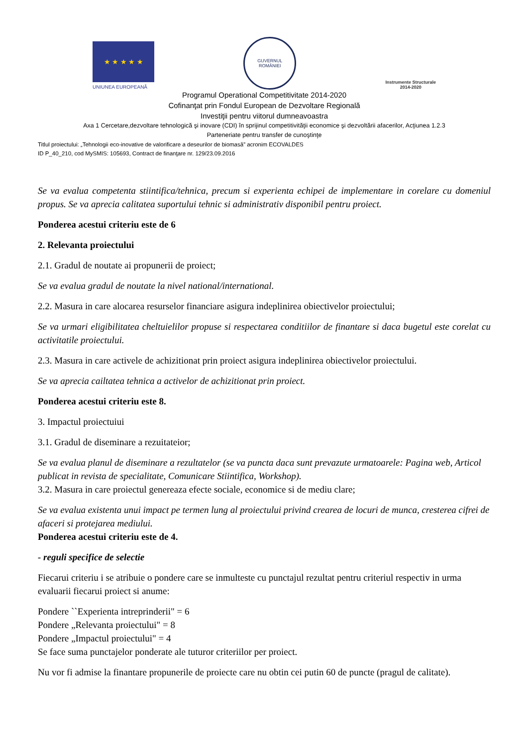★ ★ ★ ★ ★
UNIUNEA EUROPEANĂ
GUVERNUL
ROMÂNIEI
Instrumente Structurale
2014-2020
Programul Operational Competitivitate 2014-2020
Cofinanţat prin Fondul European de Dezvoltare Regională
Investiţii pentru viitorul dumneavoastra
Axa 1 Cercetare,dezvoltare tehnologică şi inovare (CDI) în sprijinul competitivităţii economice şi dezvoltării afacerilor, Acţiunea 1.2.3
Parteneriate pentru transfer de cunoştinţe
Titlul proiectului: „Tehnologii eco-inovative de valorificare a deseurilor de biomasă” acronim ECOVALDES
ID P_40_210, cod MySMIS: 105693, Contract de finanţare nr. 129/23.09.2016
Se va evalua competenta stiintifica/tehnica, precum si experienta echipei de implementare in corelare cu domeniul propus. Se va aprecia calitatea suportului tehnic si administrativ disponibil pentru proiect.
Ponderea acestui criteriu este de 6
2. Relevanta proiectului
2.1. Gradul de noutate ai propunerii de proiect;
Se va evalua gradul de noutate la nivel national/international.
2.2. Masura in care alocarea resurselor financiare asigura indeplinirea obiectivelor proiectului;
Se va urmari eligibilitatea cheltuielilor propuse si respectarea conditiilor de finantare si daca bugetul este corelat cu activitatile proiectului.
2.3. Masura in care activele de achizitionat prin proiect asigura indeplinirea obiectivelor proiectului.
Se va aprecia cailtatea tehnica a activelor de achizitionat prin proiect.
Ponderea acestui criteriu este 8.
3. Impactul proiectuiui
3.1. Gradul de diseminare a rezuitateior;
Se va evalua planul de diseminare a rezultatelor (se va puncta daca sunt prevazute urmatoarele: Pagina web, Articol publicat in revista de specialitate, Comunicare Stiintifica, Workshop).
3.2. Masura in care proiectul genereaza efecte sociale, economice si de mediu clare;
Se va evalua existenta unui impact pe termen lung al proiectului privind crearea de locuri de munca, cresterea cifrei de afaceri si protejarea mediului.
Ponderea acestui criteriu este de 4.
- reguli specifice de selectie
Fiecarui criteriu i se atribuie o pondere care se inmulteste cu punctajul rezultat pentru criteriul respectiv in urma evaluarii fiecarui proiect si anume:
Pondere ``Experienta intreprinderii" = 6
Pondere „Relevanta proiectului" = 8
Pondere „Impactul proiectului" = 4
Se face suma punctajelor ponderate ale tuturor criteriilor per proiect.
Nu vor fi admise la finantare propunerile de proiecte care nu obtin cei putin 60 de puncte (pragul de calitate).